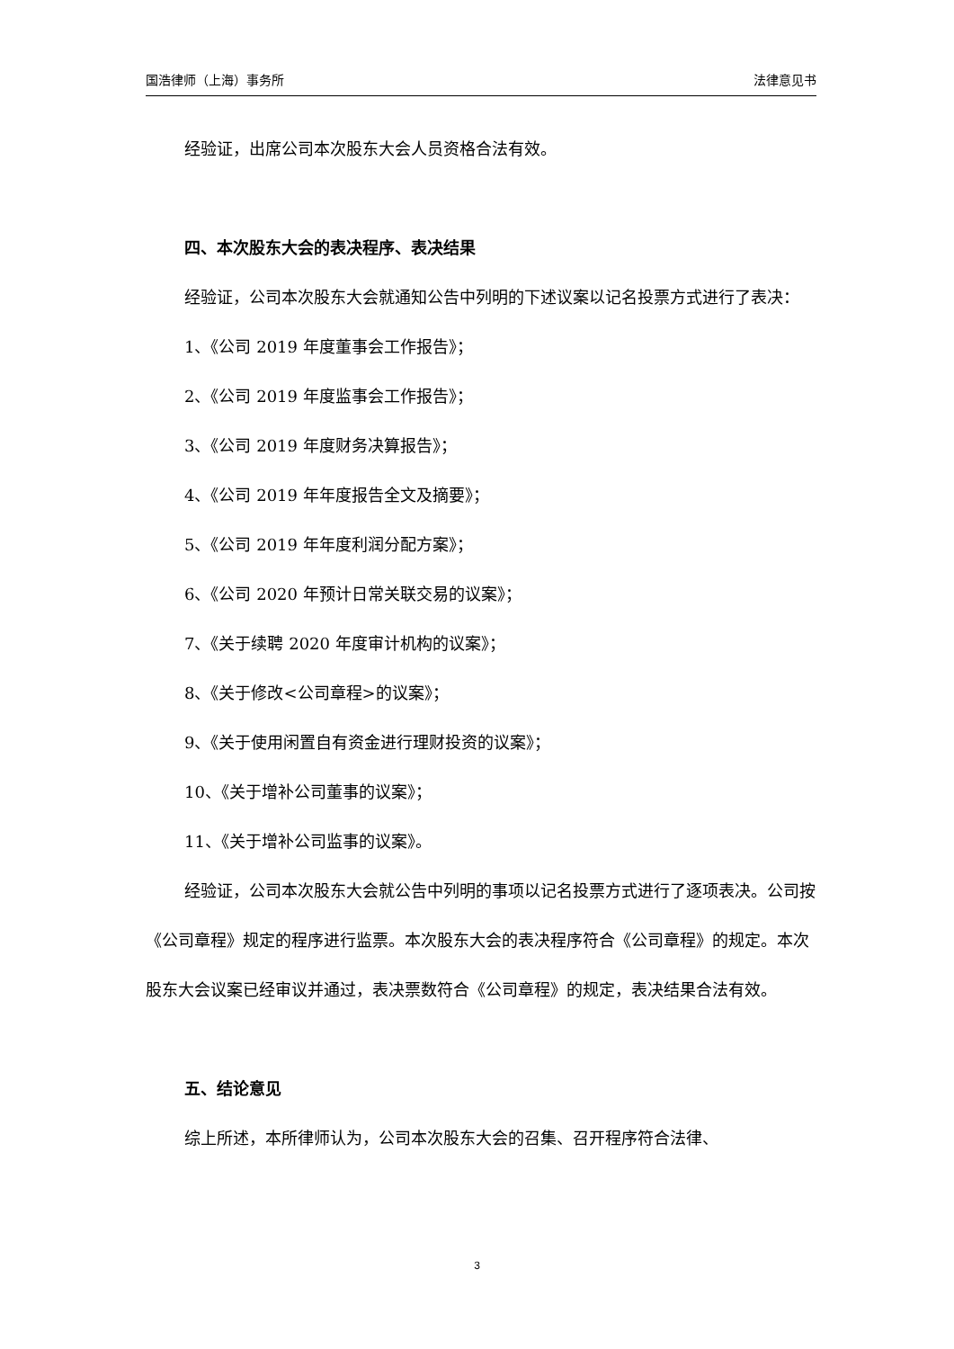国浩律师（上海）事务所 法律意见书
经验证，出席公司本次股东大会人员资格合法有效。
四、本次股东大会的表决程序、表决结果
经验证，公司本次股东大会就通知公告中列明的下述议案以记名投票方式进行了表决：
1、《公司 2019 年度董事会工作报告》；
2、《公司 2019 年度监事会工作报告》；
3、《公司 2019 年度财务决算报告》；
4、《公司 2019 年年度报告全文及摘要》；
5、《公司 2019 年年度利润分配方案》；
6、《公司 2020 年预计日常关联交易的议案》；
7、《关于续聘 2020 年度审计机构的议案》；
8、《关于修改<公司章程>的议案》；
9、《关于使用闲置自有资金进行理财投资的议案》；
10、《关于增补公司董事的议案》；
11、《关于增补公司监事的议案》。
经验证，公司本次股东大会就公告中列明的事项以记名投票方式进行了逐项表决。公司按《公司章程》规定的程序进行监票。本次股东大会的表决程序符合《公司章程》的规定。本次股东大会议案已经审议并通过，表决票数符合《公司章程》的规定，表决结果合法有效。
五、结论意见
综上所述，本所律师认为，公司本次股东大会的召集、召开程序符合法律、
3